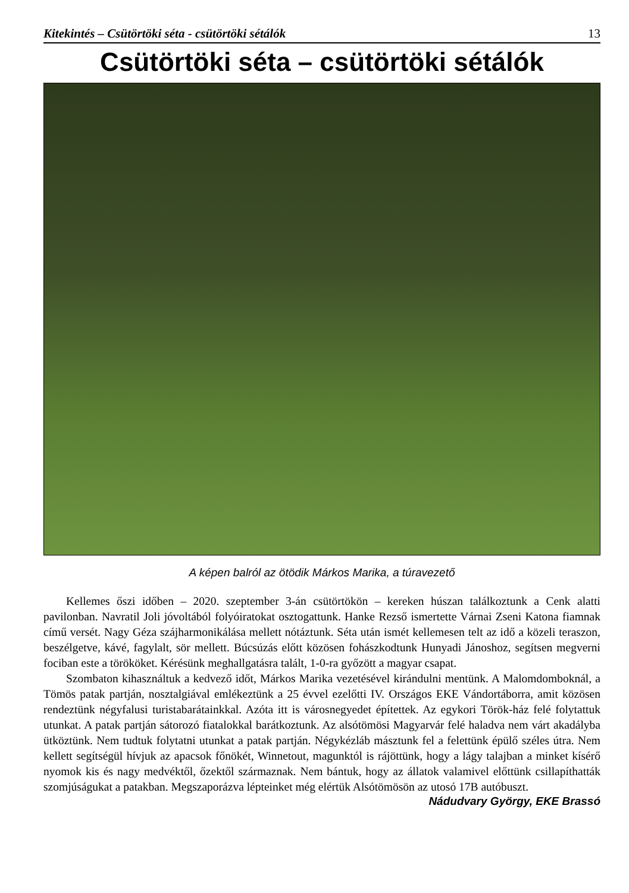Kitekintés – Csütörtöki séta - csütörtöki sétálók 13
Csütörtöki séta – csütörtöki sétálók
A képen balról az ötödik Márkos Marika, a túravezető
Kellemes őszi időben – 2020. szeptember 3-án csütörtökön – kereken húszan találkoztunk a Cenk alatti pavilonban. Navratil Joli jóvoltából folyóiratokat osztogattunk. Hanke Rezső ismertette Várnai Zseni Katona fiamnak című versét. Nagy Géza szájharmonikálása mellett nótáztunk. Séta után ismét kellemesen telt az idő a közeli teraszon, beszélgetve, kávé, fagylalt, sör mellett. Búcsúzás előtt közösen fohászkodtunk Hunyadi Jánoshoz, segítsen megverni fociban este a törököket. Kérésünk meghallgatásra talált, 1-0-ra győzött a magyar csapat.
Szombaton kihasználtuk a kedvező időt, Márkos Marika vezetésével kirándulni mentünk. A Malomdomboknál, a Tömös patak partján, nosztalgiával emlékeztünk a 25 évvel ezelőtti IV. Országos EKE Vándortáborra, amit közösen rendeztünk négyfalusi turistabarátainkkal. Azóta itt is városnegyedet építettek. Az egykori Török-ház felé folytattuk utunkat. A patak partján sátorozó fiatalokkal barátkoztunk. Az alsótömösi Magyarvár felé haladva nem várt akadályba ütköztünk. Nem tudtuk folytatni utunkat a patak partján. Négykézláb másztunk fel a felettünk épülő széles útra. Nem kellett segítségül hívjuk az apacsok főnökét, Winnetout, magunktól is rájöttünk, hogy a lágy talajban a minket kísérő nyomok kis és nagy medvéktől, őzektől származnak. Nem bántuk, hogy az állatok valamivel előttünk csillapíthatták szomjúságukat a patakban. Megszaporázva lépteinket még elértük Alsótömösön az utosó 17B autóbuszt.
Nádudvary György, EKE Brassó